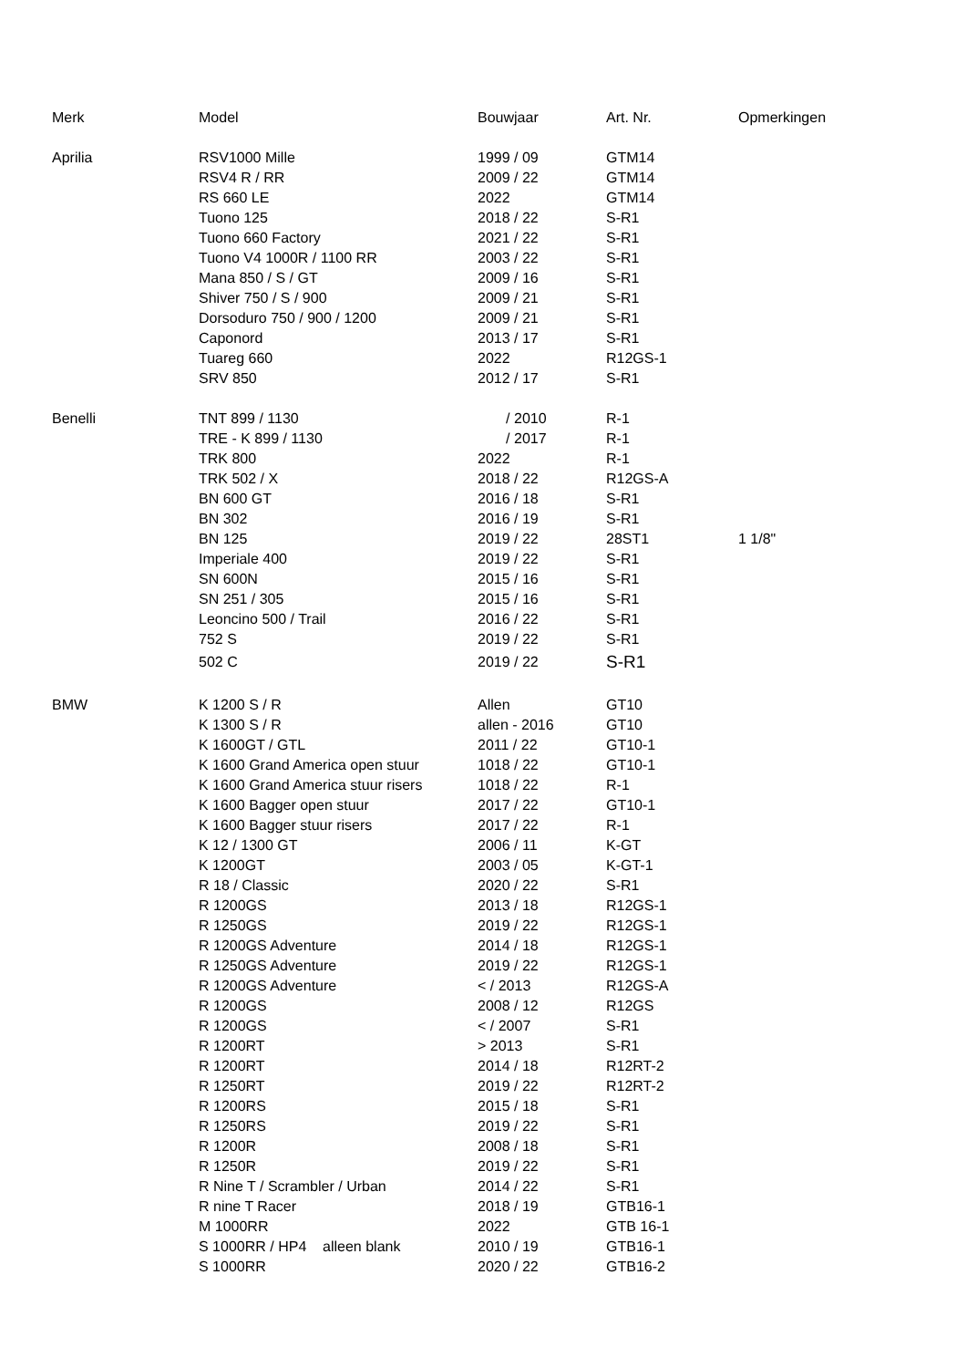| Merk | Model | Bouwjaar | Art. Nr. | Opmerkingen |
| --- | --- | --- | --- | --- |
| Aprilia | RSV1000 Mille | 1999 / 09 | GTM14 | |
| | RSV4 R / RR | 2009 / 22 | GTM14 | |
| | RS 660 LE | 2022 | GTM14 | |
| | Tuono 125 | 2018 / 22 | S-R1 | |
| | Tuono 660 Factory | 2021 / 22 | S-R1 | |
| | Tuono V4 1000R / 1100 RR | 2003 / 22 | S-R1 | |
| | Mana 850 / S / GT | 2009 / 16 | S-R1 | |
| | Shiver 750 / S / 900 | 2009 / 21 | S-R1 | |
| | Dorsoduro 750 / 900 / 1200 | 2009 / 21 | S-R1 | |
| | Caponord | 2013 / 17 | S-R1 | |
| | Tuareg 660 | 2022 | R12GS-1 | |
| | SRV 850 | 2012 / 17 | S-R1 | |
| Benelli | TNT 899 / 1130 | / 2010 | R-1 | |
| | TRE - K 899 / 1130 | / 2017 | R-1 | |
| | TRK 800 | 2022 | R-1 | |
| | TRK 502 / X | 2018 / 22 | R12GS-A | |
| | BN 600 GT | 2016 / 18 | S-R1 | |
| | BN 302 | 2016 / 19 | S-R1 | |
| | BN 125 | 2019 / 22 | 28ST1 | 1 1/8" |
| | Imperiale 400 | 2019 / 22 | S-R1 | |
| | SN 600N | 2015 / 16 | S-R1 | |
| | SN 251 / 305 | 2015 / 16 | S-R1 | |
| | Leoncino 500 / Trail | 2016 / 22 | S-R1 | |
| | 752 S | 2019 / 22 | S-R1 | |
| | 502 C | 2019 / 22 | S-R1 | |
| BMW | K 1200 S / R | Allen | GT10 | |
| | K 1300 S / R | allen - 2016 | GT10 | |
| | K 1600GT / GTL | 2011 / 22 | GT10-1 | |
| | K 1600 Grand America open stuur | 1018 / 22 | GT10-1 | |
| | K 1600 Grand America stuur risers | 1018 / 22 | R-1 | |
| | K 1600 Bagger open stuur | 2017 / 22 | GT10-1 | |
| | K 1600 Bagger stuur risers | 2017 / 22 | R-1 | |
| | K 12 / 1300 GT | 2006 / 11 | K-GT | |
| | K 1200GT | 2003 / 05 | K-GT-1 | |
| | R 18 / Classic | 2020 / 22 | S-R1 | |
| | R 1200GS | 2013 / 18 | R12GS-1 | |
| | R 1250GS | 2019 / 22 | R12GS-1 | |
| | R 1200GS Adventure | 2014 / 18 | R12GS-1 | |
| | R 1250GS Adventure | 2019 / 22 | R12GS-1 | |
| | R 1200GS Adventure | < / 2013 | R12GS-A | |
| | R 1200GS | 2008 / 12 | R12GS | |
| | R 1200GS | < / 2007 | S-R1 | |
| | R 1200RT | > 2013 | S-R1 | |
| | R 1200RT | 2014 / 18 | R12RT-2 | |
| | R 1250RT | 2019 / 22 | R12RT-2 | |
| | R 1200RS | 2015 / 18 | S-R1 | |
| | R 1250RS | 2019 / 22 | S-R1 | |
| | R 1200R | 2008 / 18 | S-R1 | |
| | R 1250R | 2019 / 22 | S-R1 | |
| | R Nine T / Scrambler / Urban | 2014 / 22 | S-R1 | |
| | R nine T Racer | 2018 / 19 | GTB16-1 | |
| | M 1000RR | 2022 | GTB 16-1 | |
| | S 1000RR / HP4 alleen blank | 2010 / 19 | GTB16-1 | |
| | S 1000RR | 2020 / 22 | GTB16-2 | |